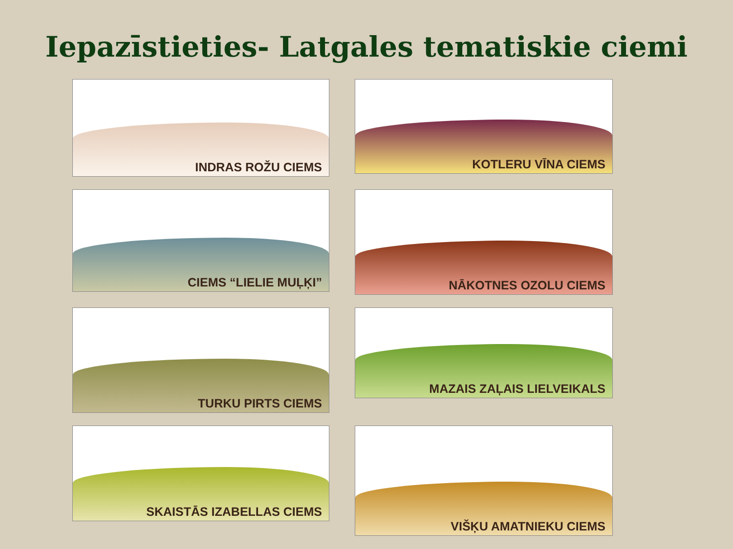Iepazīstieties- Latgales tematiskie ciemi
INDRAS ROŽU CIEMS
KOTLERU VĪNA CIEMS
CIEMS “LIELIE MUĻĶI”
NĀKOTNES OZOLU CIEMS
TURKU PIRTS CIEMS
MAZAIS ZAĻAIS LIELVEIKALS
SKAISTĀS IZABELLAS CIEMS
VIŠĶU AMATNIEKU CIEMS